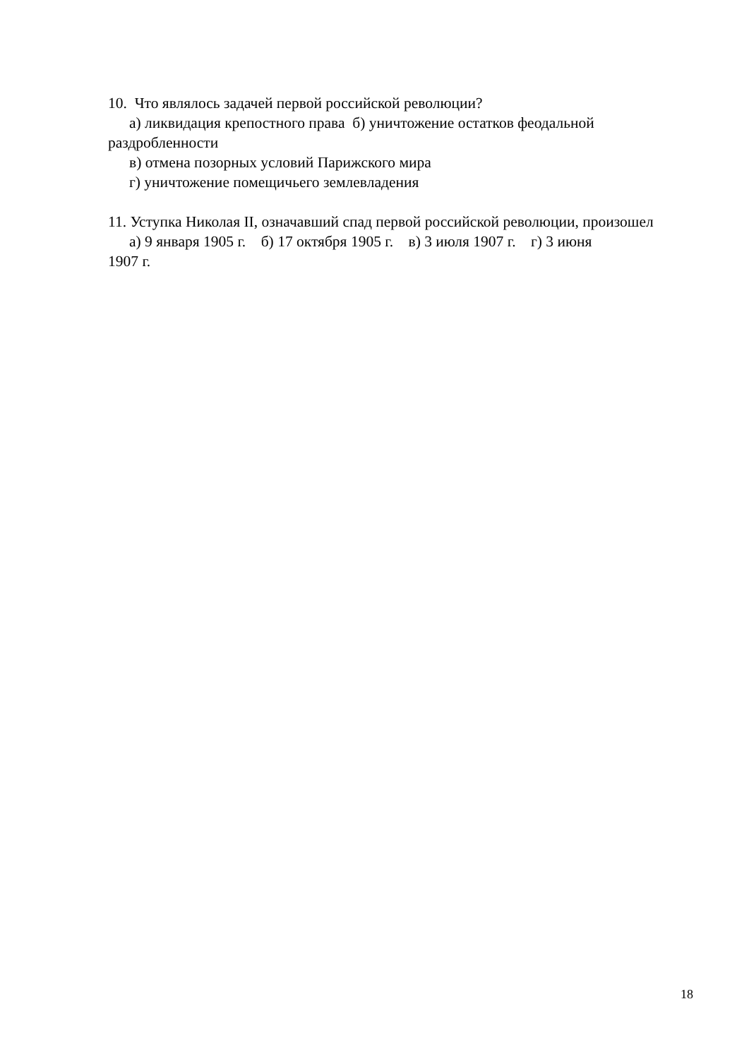10. Что являлось задачей первой российской революции?
а) ликвидация крепостного права б) уничтожение остатков феодальной
раздробленности
в) отмена позорных условий Парижского мира
г) уничтожение помещичьего землевладения
11. Уступка Николая II, означавший спад первой российской революции, произошел
а) 9 января 1905 г. б) 17 октября 1905 г. в) 3 июля 1907 г. г) 3 июня
1907 г.
18